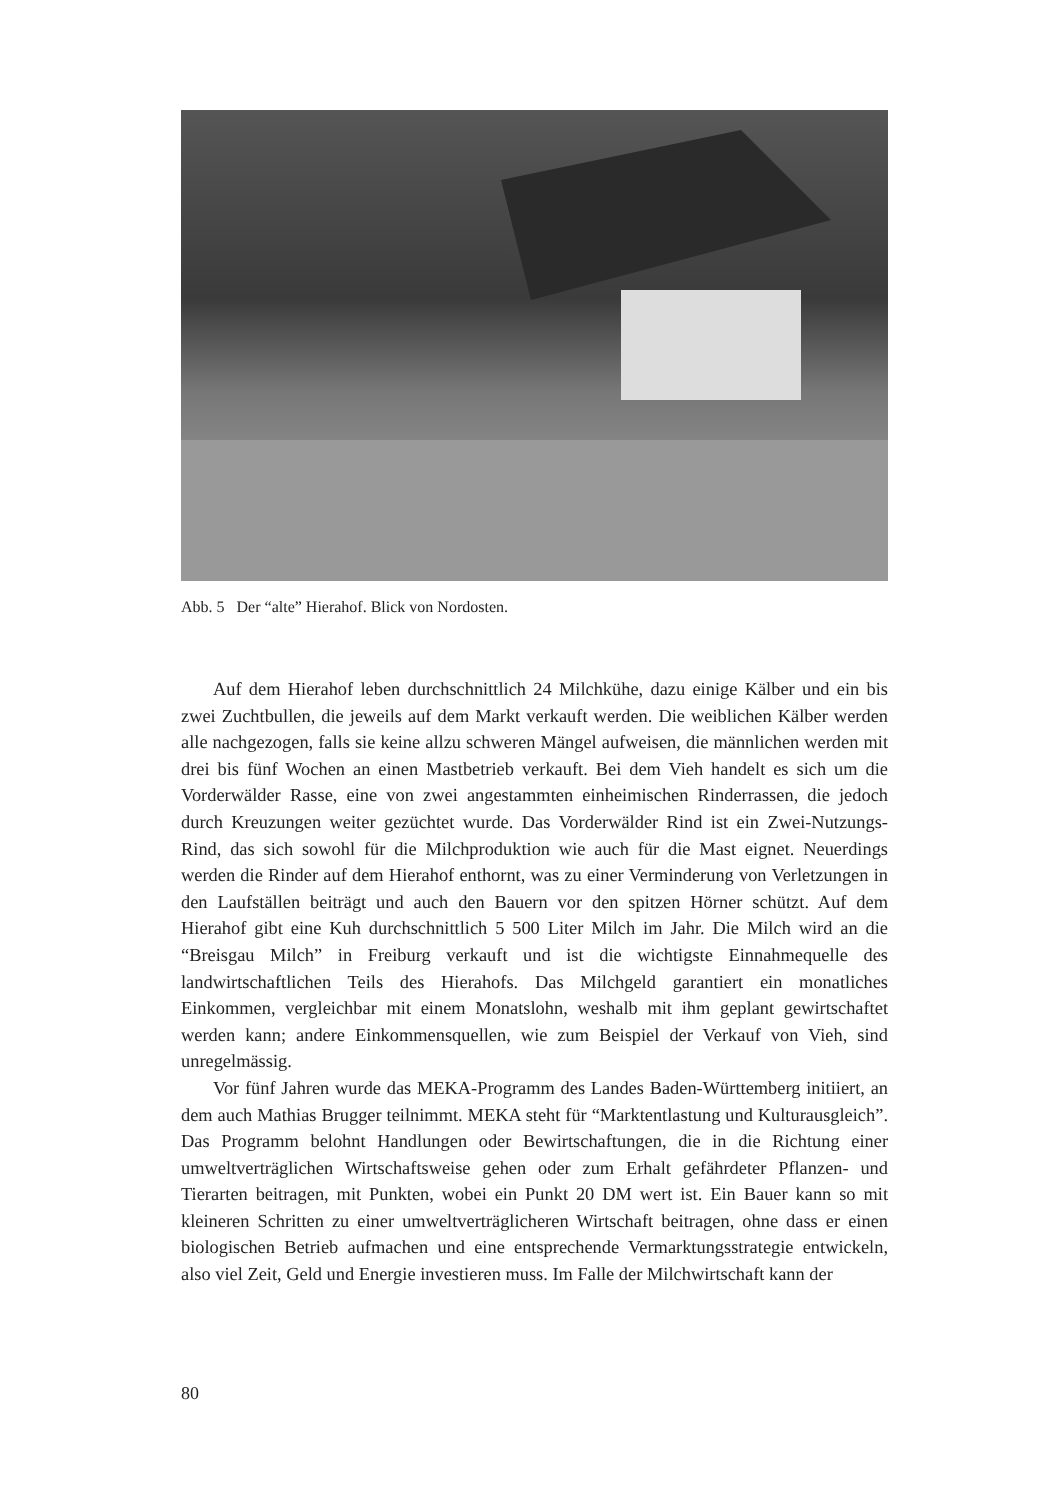Abb. 5 Der “alte” Hierahof. Blick von Nordosten.
Auf dem Hierahof leben durchschnittlich 24 Milchkühe, dazu einige Kälber und ein bis zwei Zuchtbullen, die jeweils auf dem Markt verkauft werden. Die weiblichen Kälber werden alle nachgezogen, falls sie keine allzu schweren Mängel aufweisen, die männlichen werden mit drei bis fünf Wochen an einen Mastbetrieb verkauft. Bei dem Vieh handelt es sich um die Vorderwälder Rasse, eine von zwei angestammten einheimischen Rinderrassen, die jedoch durch Kreuzungen weiter gezüchtet wurde. Das Vorderwälder Rind ist ein Zwei-Nutzungs-Rind, das sich sowohl für die Milchproduktion wie auch für die Mast eignet. Neuerdings werden die Rinder auf dem Hierahof enthornt, was zu einer Verminderung von Verletzungen in den Laufställen beiträgt und auch den Bauern vor den spitzen Hörner schützt. Auf dem Hierahof gibt eine Kuh durchschnittlich 5 500 Liter Milch im Jahr. Die Milch wird an die “Breisgau Milch” in Freiburg verkauft und ist die wichtigste Einnahmequelle des landwirtschaftlichen Teils des Hierahofs. Das Milchgeld garantiert ein monatliches Einkommen, vergleichbar mit einem Monatslohn, weshalb mit ihm geplant gewirtschaftet werden kann; andere Einkommensquellen, wie zum Beispiel der Verkauf von Vieh, sind unregelmässig.
Vor fünf Jahren wurde das MEKA-Programm des Landes Baden-Württemberg initiiert, an dem auch Mathias Brugger teilnimmt. MEKA steht für “Marktentlastung und Kulturausgleich”. Das Programm belohnt Handlungen oder Bewirtschaftungen, die in die Richtung einer umweltverträglichen Wirtschaftsweise gehen oder zum Erhalt gefährdeter Pflanzen- und Tierarten beitragen, mit Punkten, wobei ein Punkt 20 DM wert ist. Ein Bauer kann so mit kleineren Schritten zu einer umweltverträglicheren Wirtschaft beitragen, ohne dass er einen biologischen Betrieb aufmachen und eine entsprechende Vermarktungsstrategie entwickeln, also viel Zeit, Geld und Energie investieren muss. Im Falle der Milchwirtschaft kann der
80